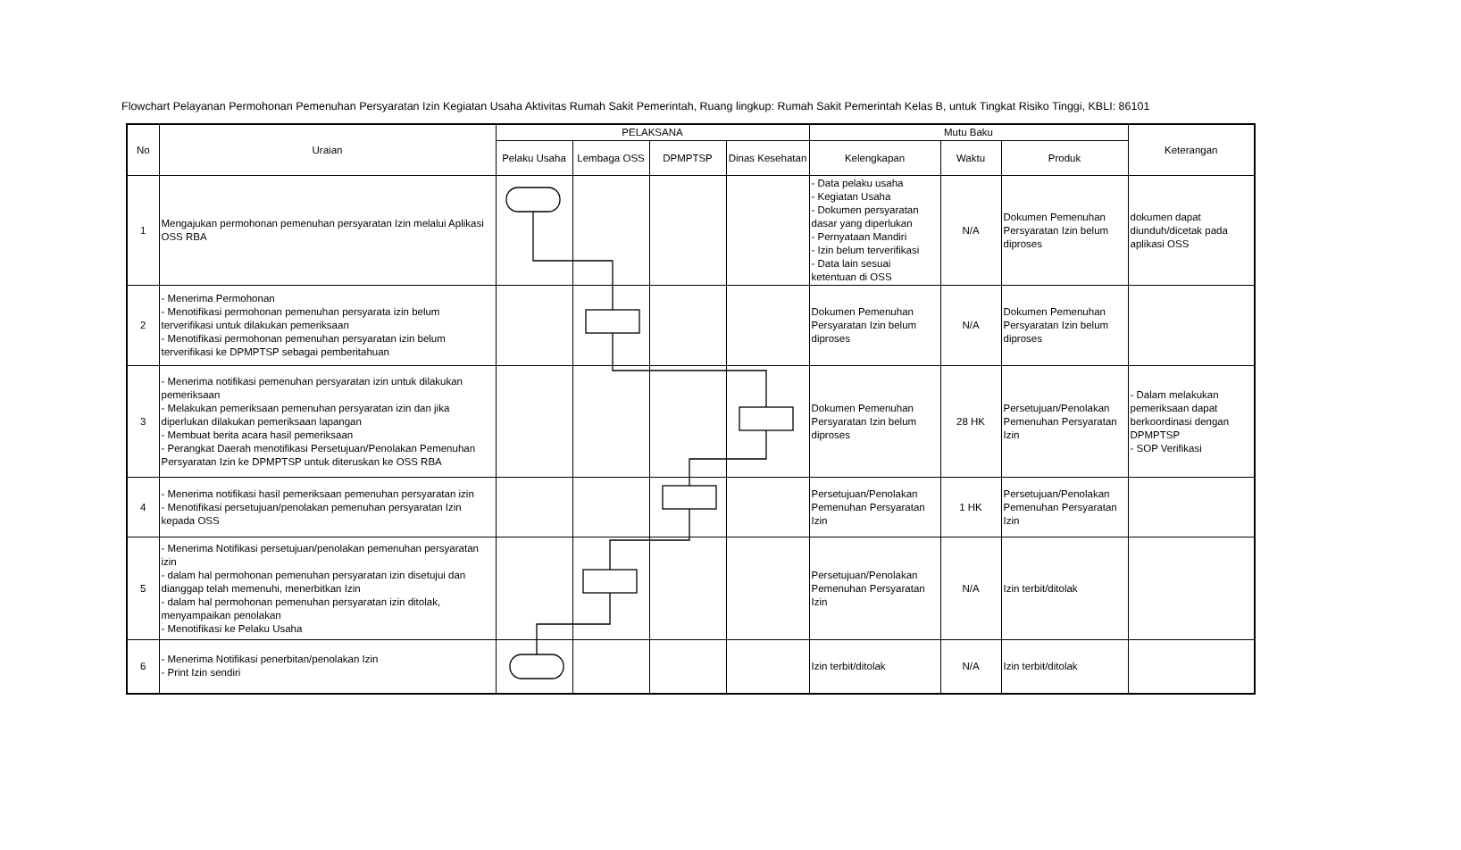Flowchart Pelayanan Permohonan Pemenuhan Persyaratan Izin Kegiatan Usaha Aktivitas Rumah Sakit Pemerintah, Ruang lingkup: Rumah Sakit Pemerintah Kelas B, untuk Tingkat Risiko Tinggi, KBLI: 86101
| No | Uraian | PELAKSANA | | | | Mutu Baku | | | Keterangan |
| --- | --- | --- | --- | --- | --- | --- | --- | --- | --- |
| | | Pelaku Usaha | Lembaga OSS | DPMPTSP | Dinas Kesehatan | Kelengkapan | Waktu | Produk | |
| 1 | Mengajukan permohonan pemenuhan persyaratan Izin melalui Aplikasi OSS RBA | | | | | - Data pelaku usaha - Kegiatan Usaha - Dokumen persyaratan dasar yang diperlukan - Pernyataan Mandiri - Izin belum terverifikasi - Data lain sesuai ketentuan di OSS | N/A | Dokumen Pemenuhan Persyaratan Izin belum diproses | dokumen dapat diunduh/dicetak pada aplikasi OSS |
| 2 | - Menerima Permohonan - Menotifikasi permohonan pemenuhan persyarata izin belum terverifikasi untuk dilakukan pemeriksaan - Menotifikasi permohonan pemenuhan persyaratan izin belum terverifikasi ke DPMPTSP sebagai pemberitahuan | | | | | Dokumen Pemenuhan Persyaratan Izin belum diproses | N/A | Dokumen Pemenuhan Persyaratan Izin belum diproses | |
| 3 | - Menerima notifikasi pemenuhan persyaratan izin untuk dilakukan pemeriksaan - Melakukan pemeriksaan pemenuhan persyaratan izin dan jika diperlukan dilakukan pemeriksaan lapangan - Membuat berita acara hasil pemeriksaan - Perangkat Daerah menotifikasi Persetujuan/Penolakan Pemenuhan Persyaratan Izin ke DPMPTSP untuk diteruskan ke OSS RBA | | | | | Dokumen Pemenuhan Persyaratan Izin belum diproses | 28 HK | Persetujuan/Penolakan Pemenuhan Persyaratan Izin | - Dalam melakukan pemeriksaan dapat berkoordinasi dengan DPMPTSP - SOP Verifikasi |
| 4 | - Menerima notifikasi hasil pemeriksaan pemenuhan persyaratan izin - Menotifikasi persetujuan/penolakan pemenuhan persyaratan Izin kepada OSS | | | | | Persetujuan/Penolakan Pemenuhan Persyaratan Izin | 1 HK | Persetujuan/Penolakan Pemenuhan Persyaratan Izin | |
| 5 | - Menerima Notifikasi persetujuan/penolakan pemenuhan persyaratan izin - dalam hal permohonan pemenuhan persyaratan izin disetujui dan dianggap telah memenuhi, menerbitkan Izin - dalam hal permohonan pemenuhan persyaratan izin ditolak, menyampaikan penolakan - Menotifikasi ke Pelaku Usaha | | | | | Persetujuan/Penolakan Pemenuhan Persyaratan Izin | N/A | Izin terbit/ditolak | |
| 6 | - Menerima Notifikasi penerbitan/penolakan Izin - Print Izin sendiri | | | | | Izin terbit/ditolak | N/A | Izin terbit/ditolak | |